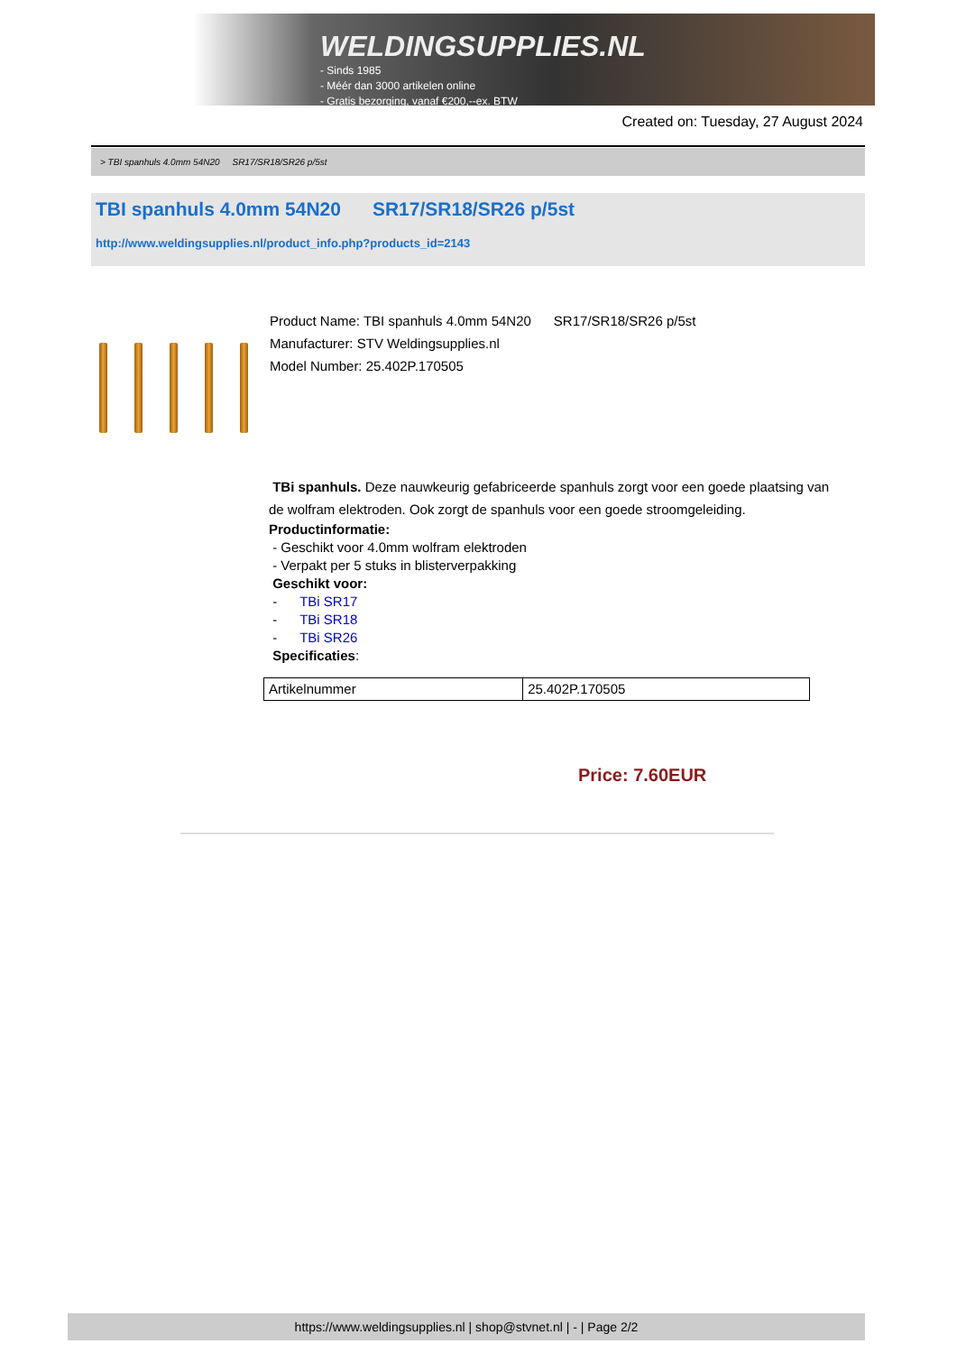WELDINGSUPPLIES.NL
- Sinds 1985
- Méér dan 3000 artikelen online
- Gratis bezorging, vanaf €200,--ex. BTW
Created on: Tuesday, 27 August 2024
> TBI spanhuls 4.0mm 54N20 SR17/SR18/SR26 p/5st
TBI spanhuls 4.0mm 54N20 SR17/SR18/SR26 p/5st
http://www.weldingsupplies.nl/product_info.php?products_id=2143
Product Name: TBI spanhuls 4.0mm 54N20 SR17/SR18/SR26 p/5st
Manufacturer: STV Weldingsupplies.nl
Model Number: 25.402P.170505
TBi spanhuls. Deze nauwkeurig gefabriceerde spanhuls zorgt voor een goede plaatsing van de wolfram elektroden. Ook zorgt de spanhuls voor een goede stroomgeleiding.
Productinformatie:
- Geschikt voor 4.0mm wolfram elektroden
- Verpakt per 5 stuks in blisterverpakking
Geschikt voor:
- TBi SR17
- TBi SR18
- TBi SR26
Specificaties:
| Artikelnummer | 25.402P.170505 |
Price: 7.60EUR
https://www.weldingsupplies.nl | shop@stvnet.nl | - | Page 2/2